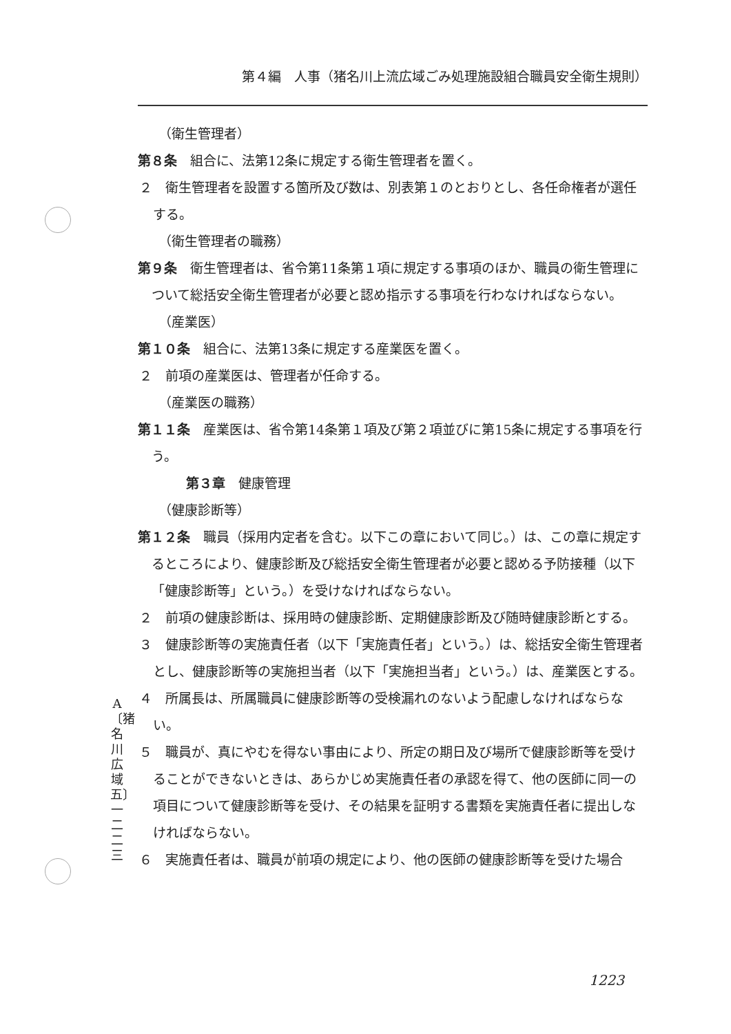第４編　人事（猪名川上流広域ごみ処理施設組合職員安全衛生規則）
（衛生管理者）
第８条　組合に、法第12条に規定する衛生管理者を置く。
２　衛生管理者を設置する箇所及び数は、別表第１のとおりとし、各任命権者が選任する。
（衛生管理者の職務）
第９条　衛生管理者は、省令第11条第１項に規定する事項のほか、職員の衛生管理について総括安全衛生管理者が必要と認め指示する事項を行わなければならない。
（産業医）
第１０条　組合に、法第13条に規定する産業医を置く。
２　前項の産業医は、管理者が任命する。
（産業医の職務）
第１１条　産業医は、省令第14条第１項及び第２項並びに第15条に規定する事項を行う。
第３章　健康管理
（健康診断等）
第１２条　職員（採用内定者を含む。以下この章において同じ。）は、この章に規定するところにより、健康診断及び総括安全衛生管理者が必要と認める予防接種（以下「健康診断等」という。）を受けなければならない。
２　前項の健康診断は、採用時の健康診断、定期健康診断及び随時健康診断とする。
３　健康診断等の実施責任者（以下「実施責任者」という。）は、総括安全衛生管理者とし、健康診断等の実施担当者（以下「実施担当者」という。）は、産業医とする。
４　所属長は、所属職員に健康診断等の受検漏れのないよう配慮しなければならない。
５　職員が、真にやむを得ない事由により、所定の期日及び場所で健康診断等を受けることができないときは、あらかじめ実施責任者の承認を得て、他の医師に同一の項目について健康診断等を受け、その結果を証明する書類を実施責任者に提出しなければならない。
６　実施責任者は、職員が前項の規定により、他の医師の健康診断等を受けた場合
A 〔猪名川広域五〕 一二二三
1223